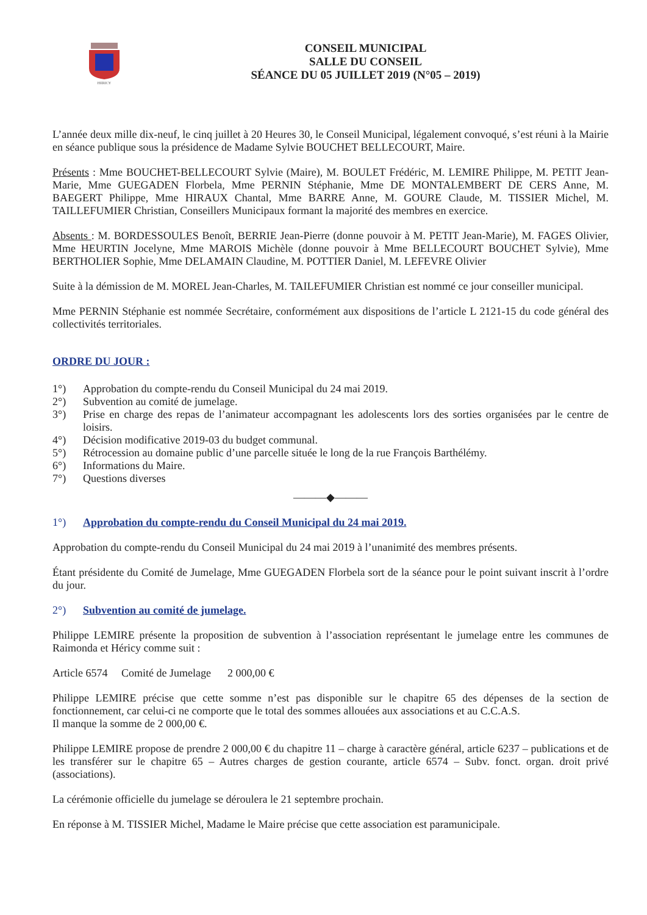HERICY
CONSEIL MUNICIPAL
SALLE DU CONSEIL
SÉANCE DU 05 JUILLET 2019 (N°05 – 2019)
L’année deux mille dix-neuf, le cinq juillet à 20 Heures 30, le Conseil Municipal, légalement convoqué, s’est réuni à la Mairie en séance publique sous la présidence de Madame Sylvie BOUCHET BELLECOURT, Maire.
Présents : Mme BOUCHET-BELLECOURT Sylvie (Maire), M. BOULET Frédéric, M. LEMIRE Philippe, M. PETIT Jean-Marie, Mme GUEGADEN Florbela, Mme PERNIN Stéphanie, Mme DE MONTALEMBERT DE CERS Anne, M. BAEGERT Philippe, Mme HIRAUX Chantal, Mme BARRE Anne, M. GOURE Claude, M. TISSIER Michel, M. TAILLEFUMIER Christian, Conseillers Municipaux formant la majorité des membres en exercice.
Absents : M. BORDESSOULES Benoît, BERRIE Jean-Pierre (donne pouvoir à M. PETIT Jean-Marie), M. FAGES Olivier, Mme HEURTIN Jocelyne, Mme MAROIS Michèle (donne pouvoir à Mme BELLECOURT BOUCHET Sylvie), Mme BERTHOLIER Sophie, Mme DELAMAIN Claudine, M. POTTIER Daniel, M. LEFEVRE Olivier
Suite à la démission de M. MOREL Jean-Charles, M. TAILEFUMIER Christian est nommé ce jour conseiller municipal.
Mme PERNIN Stéphanie est nommée Secrétaire, conformément aux dispositions de l’article L 2121-15 du code général des collectivités territoriales.
ORDRE DU JOUR :
1°) Approbation du compte-rendu du Conseil Municipal du 24 mai 2019.
2°) Subvention au comité de jumelage.
3°) Prise en charge des repas de l’animateur accompagnant les adolescents lors des sorties organisées par le centre de loisirs.
4°) Décision modificative 2019-03 du budget communal.
5°) Rétrocession au domaine public d’une parcelle située le long de la rue François Barthélémy.
6°) Informations du Maire.
7°) Questions diverses
———◆———
1°) Approbation du compte-rendu du Conseil Municipal du 24 mai 2019.
Approbation du compte-rendu du Conseil Municipal du 24 mai 2019 à l’unanimité des membres présents.
Étant présidente du Comité de Jumelage, Mme GUEGADEN Florbela sort de la séance pour le point suivant inscrit à l’ordre du jour.
2°) Subvention au comité de jumelage.
Philippe LEMIRE présente la proposition de subvention à l’association représentant le jumelage entre les communes de Raimonda et Héricy comme suit :
Article 6574 Comité de Jumelage 2 000,00 €
Philippe LEMIRE précise que cette somme n’est pas disponible sur le chapitre 65 des dépenses de la section de fonctionnement, car celui-ci ne comporte que le total des sommes allouées aux associations et au C.C.A.S.
Il manque la somme de 2 000,00 €.
Philippe LEMIRE propose de prendre 2 000,00 € du chapitre 11 – charge à caractère général, article 6237 – publications et de les transférer sur le chapitre 65 – Autres charges de gestion courante, article 6574 – Subv. fonct. organ. droit privé (associations).
La cérémonie officielle du jumelage se déroulera le 21 septembre prochain.
En réponse à M. TISSIER Michel, Madame le Maire précise que cette association est paramunicipale.